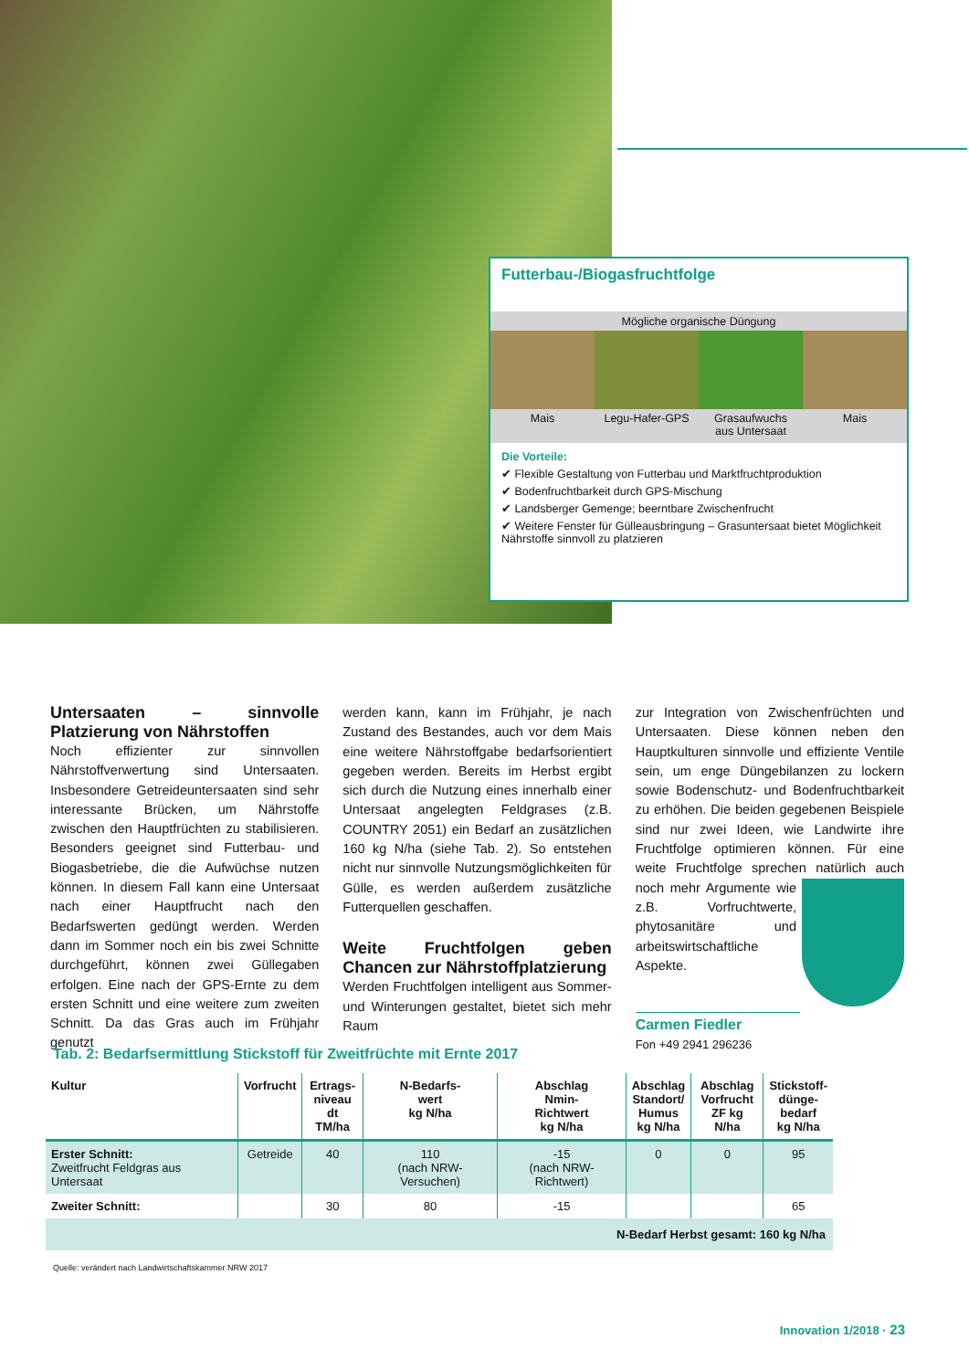Futterbau-/Biogasfruchtfolge
Mögliche organische Düngung
Mais Legu-Hafer-GPS Grasaufwuchs
aus Untersaat
Mais
Die Vorteile:
✔ Flexible Gestaltung von Futterbau und Marktfruchtproduktion
✔ Bodenfruchtbarkeit durch GPS-Mischung
✔ Landsberger Gemenge; beerntbare Zwischenfrucht
✔ Weitere Fenster für Gülleausbringung – Grasuntersaat bietet Möglichkeit Nährstoffe sinnvoll zu platzieren
Untersaaten – sinnvolle Platzierung von Nährstoffen
Noch effizienter zur sinnvollen Nährstoffverwertung sind Untersaaten. Insbesondere Getreideuntersaaten sind sehr interessante Brücken, um Nährstoffe zwischen den Hauptfrüchten zu stabilisieren. Besonders geeignet sind Futterbau- und Biogasbetriebe, die die Aufwüchse nutzen können. In diesem Fall kann eine Untersaat nach einer Hauptfrucht nach den Bedarfswerten gedüngt werden. Werden dann im Sommer noch ein bis zwei Schnitte durchgeführt, können zwei Güllegaben erfolgen. Eine nach der GPS-Ernte zu dem ersten Schnitt und eine weitere zum zweiten Schnitt. Da das Gras auch im Frühjahr genutzt
werden kann, kann im Frühjahr, je nach Zustand des Bestandes, auch vor dem Mais eine weitere Nährstoffgabe bedarfsorientiert gegeben werden. Bereits im Herbst ergibt sich durch die Nutzung eines innerhalb einer Untersaat angelegten Feldgrases (z.B. COUNTRY 2051) ein Bedarf an zusätzlichen 160 kg N/ha (siehe Tab. 2). So entstehen nicht nur sinnvolle Nutzungsmöglichkeiten für Gülle, es werden außerdem zusätzliche Futterquellen geschaffen.
Weite Fruchtfolgen geben Chancen zur Nährstoffplatzierung
Werden Fruchtfolgen intelligent aus Sommer- und Winterungen gestaltet, bietet sich mehr Raum
zur Integration von Zwischenfrüchten und Untersaaten. Diese können neben den Hauptkulturen sinnvolle und effiziente Ventile sein, um enge Düngebilanzen zu lockern sowie Bodenschutz- und Bodenfruchtbarkeit zu erhöhen. Die beiden gegebenen Beispiele sind nur zwei Ideen, wie Landwirte ihre Fruchtfolge optimieren können. Für eine weite Fruchtfolge sprechen natürlich auch noch mehr Argumente wie z.B. Vorfruchtwerte, phytosanitäre und arbeitswirtschaftliche Aspekte.
Carmen Fiedler
Fon +49 2941 296236
Tab. 2: Bedarfsermittlung Stickstoff für Zweitfrüchte mit Ernte 2017
| Kultur | Vorfrucht | Ertrags- niveau dt TM/ha | N-Bedarfs- wert kg N/ha | Abschlag Nmin- Richtwert kg N/ha | Abschlag Standort/ Humus kg N/ha | Abschlag Vorfrucht ZF kg N/ha | Stickstoff- dünge- bedarf kg N/ha |
| --- | --- | --- | --- | --- | --- | --- | --- |
| Erster Schnitt: Zweitfrucht Feldgras aus Untersaat | Getreide | 40 | 110 (nach NRW-Versuchen) | -15 (nach NRW-Richtwert) | 0 | 0 | 95 |
| Zweiter Schnitt: | | 30 | 80 | -15 | | | 65 |
| N-Bedarf Herbst gesamt: 160 kg N/ha | | | | | | | |
Quelle: verändert nach Landwirtschaftskammer NRW 2017
Innovation 1/2018 · 23